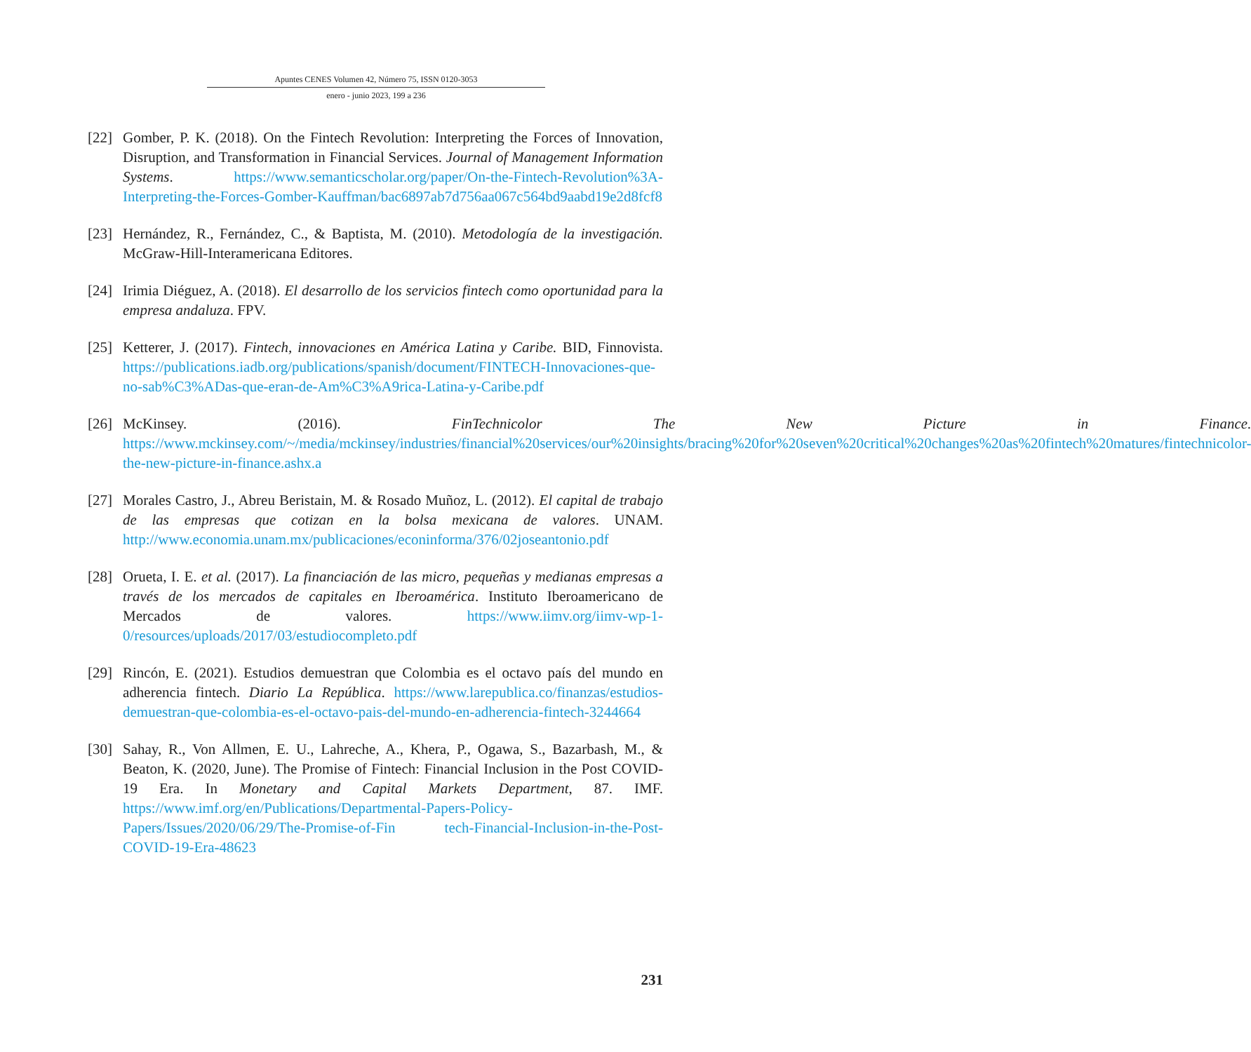Apuntes CENES Volumen 42, Número 75, ISSN 0120-3053
enero - junio 2023, 199 a 236
[22]
Gomber, P. K. (2018). On the Fintech Revolution: Interpreting the Forces of Innovation, Disruption, and Transformation in Financial Services. Journal of Management Information Systems. https://www.semanticscholar.org/paper/On-the-Fintech-Revolution%3A-Interpreting-the-Forces-Gomber-Kauffman/bac6897ab7d756aa067c564bd9aabd19e2d8fcf8
[23]
Hernández, R., Fernández, C., & Baptista, M. (2010). Metodología de la investigación. McGraw-Hill-Interamericana Editores.
[24]
Irimia Diéguez, A. (2018). El desarrollo de los servicios fintech como oportunidad para la empresa andaluza. FPV.
[25]
Ketterer, J. (2017). Fintech, innovaciones en América Latina y Caribe. BID, Finnovista. https://publications.iadb.org/publications/spanish/document/FINTECH-Innovaciones-que-no-sab%C3%ADas-que-eran-de-Am%C3%A9rica-Latina-y-Caribe.pdf
[26]
McKinsey. (2016). FinTechnicolor The New Picture in Finance. https://www.mckinsey.com/~/media/mckinsey/industries/financial%20services/our%20insights/bracing%20for%20seven%20critical%20changes%20as%20fintech%20matures/fintechnicolor-the-new-picture-in-finance.ashx.a
[27]
Morales Castro, J., Abreu Beristain, M. & Rosado Muñoz, L. (2012). El capital de trabajo de las empresas que cotizan en la bolsa mexicana de valores. UNAM. http://www.economia.unam.mx/publicaciones/econinforma/376/02joseantonio.pdf
[28]
Orueta, I. E. et al. (2017). La financiación de las micro, pequeñas y medianas empresas a través de los mercados de capitales en Iberoamérica. Instituto Iberoamericano de Mercados de valores. https://www.iimv.org/iimv-wp-1-0/resources/uploads/2017/03/estudiocompleto.pdf
[29]
Rincón, E. (2021). Estudios demuestran que Colombia es el octavo país del mundo en adherencia fintech. Diario La República. https://www.larepublica.co/finanzas/estudios-demuestran-que-colombia-es-el-octavo-pais-del-mundo-en-adherencia-fintech-3244664
[30]
Sahay, R., Von Allmen, E. U., Lahreche, A., Khera, P., Ogawa, S., Bazarbash, M., & Beaton, K. (2020, June). The Promise of Fintech: Financial Inclusion in the Post COVID-19 Era. In Monetary and Capital Markets Department, 87. IMF. https://www.imf.org/en/Publications/Departmental-Papers-Policy-Papers/Issues/2020/06/29/The-Promise-of-Fin tech-Financial-Inclusion-in-the-Post-COVID-19-Era-48623
231